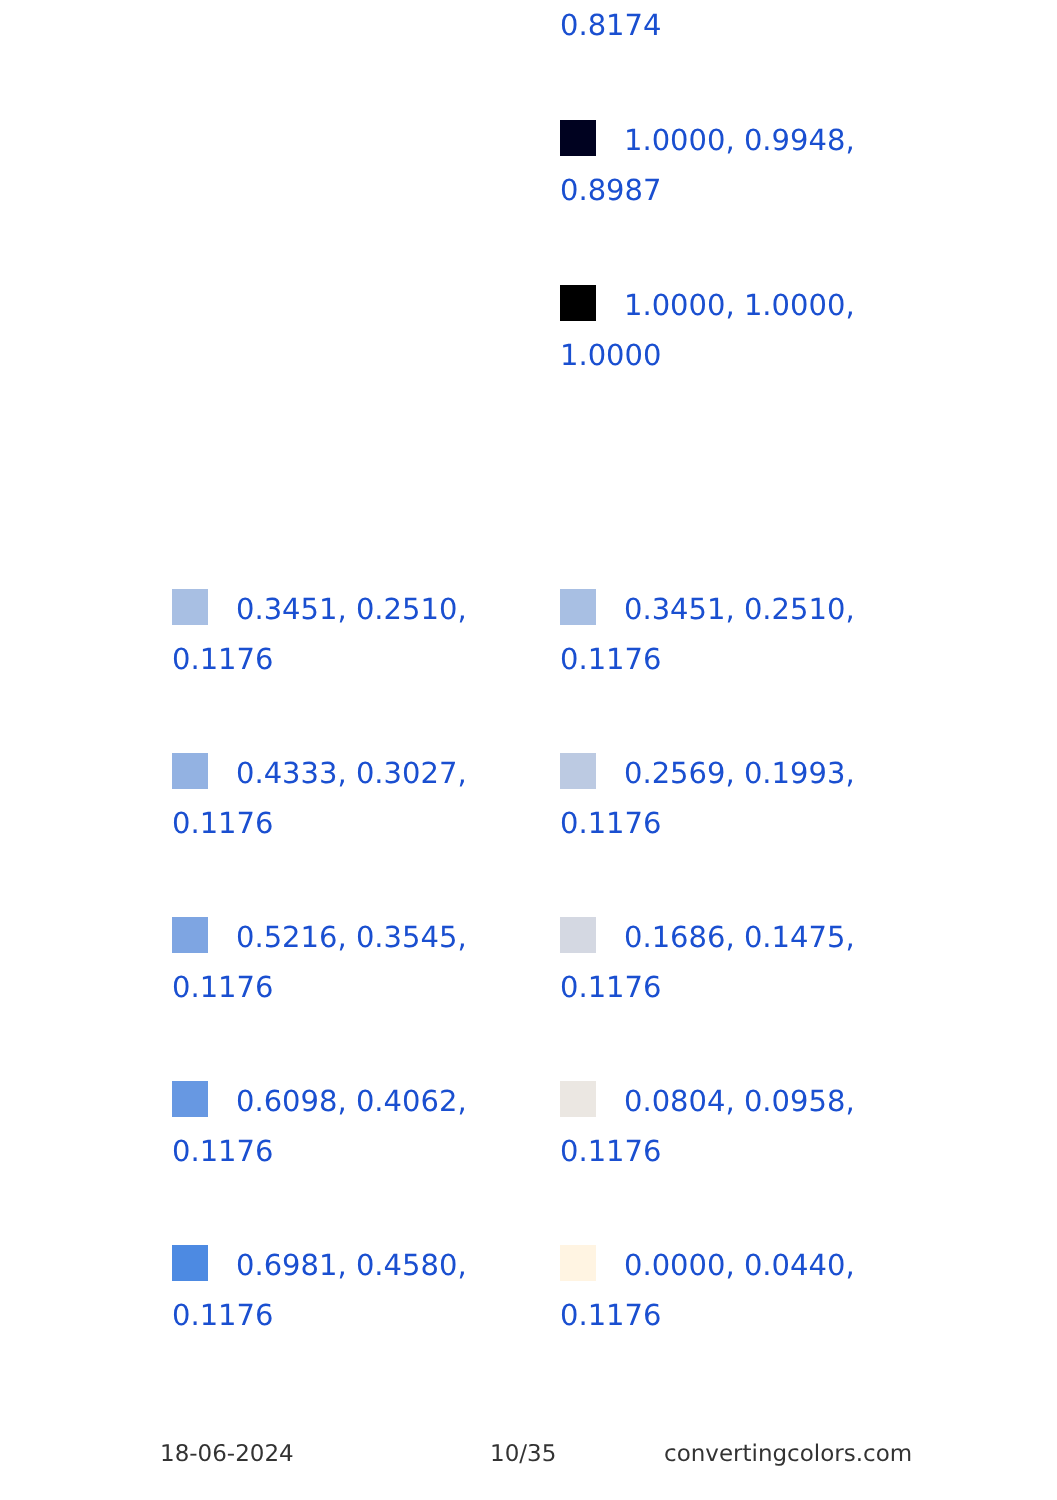0.8174
1.0000, 0.9948, 0.8987
1.0000, 1.0000, 1.0000
0.3451, 0.2510, 0.1176
0.3451, 0.2510, 0.1176
0.4333, 0.3027, 0.1176
0.2569, 0.1993, 0.1176
0.5216, 0.3545, 0.1176
0.1686, 0.1475, 0.1176
0.6098, 0.4062, 0.1176
0.0804, 0.0958, 0.1176
0.6981, 0.4580, 0.1176
0.0000, 0.0440, 0.1176
18-06-2024 10/35 convertingcolors.com